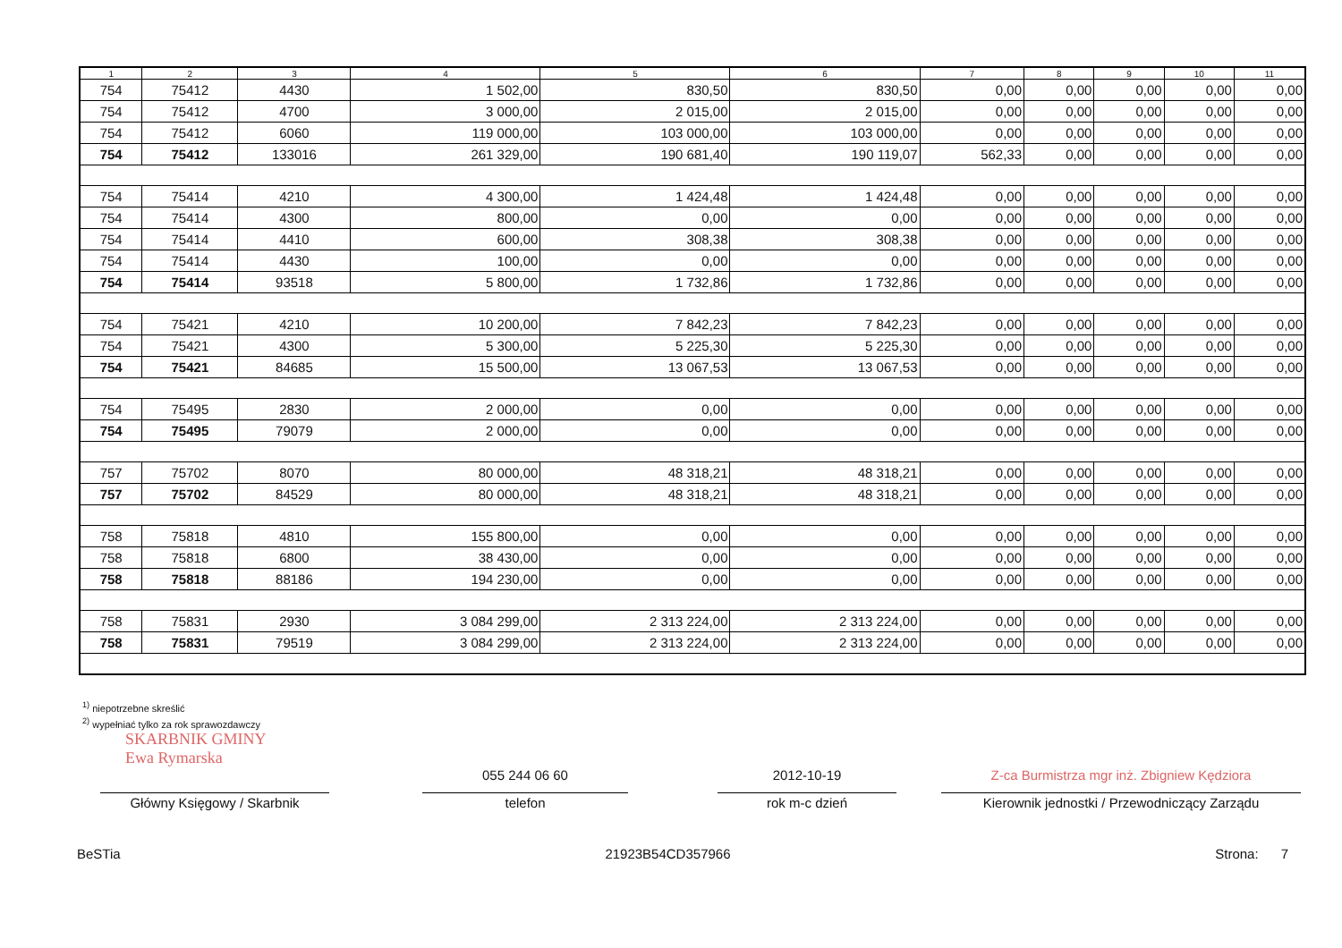| 1 | 2 | 3 | 4 | 5 | 6 | 7 | 8 | 9 | 10 | 11 |
| --- | --- | --- | --- | --- | --- | --- | --- | --- | --- | --- |
| 754 | 75412 | 4430 | 1 502,00 | 830,50 | 830,50 | 0,00 | 0,00 | 0,00 | 0,00 | 0,00 |
| 754 | 75412 | 4700 | 3 000,00 | 2 015,00 | 2 015,00 | 0,00 | 0,00 | 0,00 | 0,00 | 0,00 |
| 754 | 75412 | 6060 | 119 000,00 | 103 000,00 | 103 000,00 | 0,00 | 0,00 | 0,00 | 0,00 | 0,00 |
| 754 | 75412 | 133016 | 261 329,00 | 190 681,40 | 190 119,07 | 562,33 | 0,00 | 0,00 | 0,00 | 0,00 |
| 754 | 75414 | 4210 | 4 300,00 | 1 424,48 | 1 424,48 | 0,00 | 0,00 | 0,00 | 0,00 | 0,00 |
| 754 | 75414 | 4300 | 800,00 | 0,00 | 0,00 | 0,00 | 0,00 | 0,00 | 0,00 | 0,00 |
| 754 | 75414 | 4410 | 600,00 | 308,38 | 308,38 | 0,00 | 0,00 | 0,00 | 0,00 | 0,00 |
| 754 | 75414 | 4430 | 100,00 | 0,00 | 0,00 | 0,00 | 0,00 | 0,00 | 0,00 | 0,00 |
| 754 | 75414 | 93518 | 5 800,00 | 1 732,86 | 1 732,86 | 0,00 | 0,00 | 0,00 | 0,00 | 0,00 |
| 754 | 75421 | 4210 | 10 200,00 | 7 842,23 | 7 842,23 | 0,00 | 0,00 | 0,00 | 0,00 | 0,00 |
| 754 | 75421 | 4300 | 5 300,00 | 5 225,30 | 5 225,30 | 0,00 | 0,00 | 0,00 | 0,00 | 0,00 |
| 754 | 75421 | 84685 | 15 500,00 | 13 067,53 | 13 067,53 | 0,00 | 0,00 | 0,00 | 0,00 | 0,00 |
| 754 | 75495 | 2830 | 2 000,00 | 0,00 | 0,00 | 0,00 | 0,00 | 0,00 | 0,00 | 0,00 |
| 754 | 75495 | 79079 | 2 000,00 | 0,00 | 0,00 | 0,00 | 0,00 | 0,00 | 0,00 | 0,00 |
| 757 | 75702 | 8070 | 80 000,00 | 48 318,21 | 48 318,21 | 0,00 | 0,00 | 0,00 | 0,00 | 0,00 |
| 757 | 75702 | 84529 | 80 000,00 | 48 318,21 | 48 318,21 | 0,00 | 0,00 | 0,00 | 0,00 | 0,00 |
| 758 | 75818 | 4810 | 155 800,00 | 0,00 | 0,00 | 0,00 | 0,00 | 0,00 | 0,00 | 0,00 |
| 758 | 75818 | 6800 | 38 430,00 | 0,00 | 0,00 | 0,00 | 0,00 | 0,00 | 0,00 | 0,00 |
| 758 | 75818 | 88186 | 194 230,00 | 0,00 | 0,00 | 0,00 | 0,00 | 0,00 | 0,00 | 0,00 |
| 758 | 75831 | 2930 | 3 084 299,00 | 2 313 224,00 | 2 313 224,00 | 0,00 | 0,00 | 0,00 | 0,00 | 0,00 |
| 758 | 75831 | 79519 | 3 084 299,00 | 2 313 224,00 | 2 313 224,00 | 0,00 | 0,00 | 0,00 | 0,00 | 0,00 |
<sup>1)</sup> niepotrzebne skreślić
<sup>2)</sup> wypełniać tylko za rok sprawozdawczy
SKARBNIK GMINY
Ewa Rymarska
055 244 06 60 2012-10-19 Z-ca Burmistrza mgr inż. Zbigniew Kędziora
Główny Księgowy / Skarbnik telefon rok m-c dzień Kierownik jednostki / Przewodniczący Zarządu
BeSTia 21923B54CD357966 Strona: 7